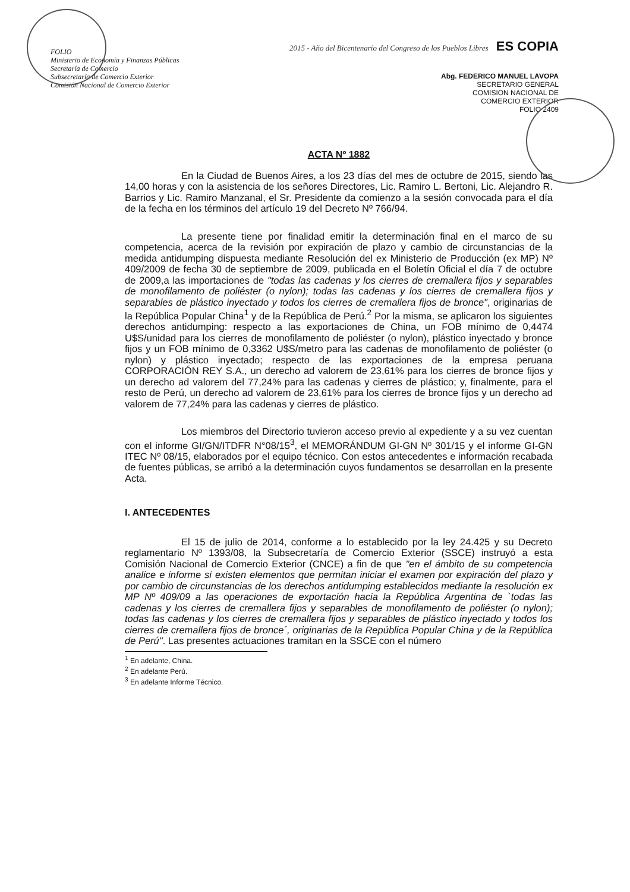FOLIO
Ministerio de Economía y Finanzas Públicas
Secretaría de Comercio
Subsecretaría de Comercio Exterior
Comisión Nacional de Comercio Exterior
2015 - Año del Bicentenario del Congreso de los Pueblos Libres ES COPIA
Abg. FEDERICO MANUEL LAVOPA
SECRETARIO GENERAL
COMISION NACIONAL DE
COMERCIO EXTERIOR
FOLIO 2409
ACTA Nº 1882
En la Ciudad de Buenos Aires, a los 23 días del mes de octubre de 2015, siendo las 14,00 horas y con la asistencia de los señores Directores, Lic. Ramiro L. Bertoni, Lic. Alejandro R. Barrios y Lic. Ramiro Manzanal, el Sr. Presidente da comienzo a la sesión convocada para el día de la fecha en los términos del artículo 19 del Decreto Nº 766/94.
La presente tiene por finalidad emitir la determinación final en el marco de su competencia, acerca de la revisión por expiración de plazo y cambio de circunstancias de la medida antidumping dispuesta mediante Resolución del ex Ministerio de Producción (ex MP) Nº 409/2009 de fecha 30 de septiembre de 2009, publicada en el Boletín Oficial el día 7 de octubre de 2009,a las importaciones de "todas las cadenas y los cierres de cremallera fijos y separables de monofilamento de poliéster (o nylon); todas las cadenas y los cierres de cremallera fijos y separables de plástico inyectado y todos los cierres de cremallera fijos de bronce", originarias de la República Popular China<sup>1</sup> y de la República de Perú.<sup>2</sup> Por la misma, se aplicaron los siguientes derechos antidumping: respecto a las exportaciones de China, un FOB mínimo de 0,4474 U$S/unidad para los cierres de monofilamento de poliéster (o nylon), plástico inyectado y bronce fijos y un FOB mínimo de 0,3362 U$S/metro para las cadenas de monofilamento de poliéster (o nylon) y plástico inyectado; respecto de las exportaciones de la empresa peruana CORPORACIÓN REY S.A., un derecho ad valorem de 23,61% para los cierres de bronce fijos y un derecho ad valorem del 77,24% para las cadenas y cierres de plástico; y, finalmente, para el resto de Perú, un derecho ad valorem de 23,61% para los cierres de bronce fijos y un derecho ad valorem de 77,24% para las cadenas y cierres de plástico.
Los miembros del Directorio tuvieron acceso previo al expediente y a su vez cuentan con el informe GI/GN/ITDFR N°08/15<sup>3</sup>, el MEMORÁNDUM GI-GN Nº 301/15 y el informe GI-GN ITEC Nº 08/15, elaborados por el equipo técnico. Con estos antecedentes e información recabada de fuentes públicas, se arribó a la determinación cuyos fundamentos se desarrollan en la presente Acta.
I. ANTECEDENTES
El 15 de julio de 2014, conforme a lo establecido por la ley 24.425 y su Decreto reglamentario Nº 1393/08, la Subsecretaría de Comercio Exterior (SSCE) instruyó a esta Comisión Nacional de Comercio Exterior (CNCE) a fin de que "en el ámbito de su competencia analice e informe si existen elementos que permitan iniciar el examen por expiración del plazo y por cambio de circunstancias de los derechos antidumping establecidos mediante la resolución ex MP Nº 409/09 a las operaciones de exportación hacia la República Argentina de `todas las cadenas y los cierres de cremallera fijos y separables de monofilamento de poliéster (o nylon); todas las cadenas y los cierres de cremallera fijos y separables de plástico inyectado y todos los cierres de cremallera fijos de bronce´, originarias de la República Popular China y de la República de Perú". Las presentes actuaciones tramitan en la SSCE con el número
<sup>1</sup> En adelante, China.
<sup>2</sup> En adelante Perú.
<sup>3</sup> En adelante Informe Técnico.